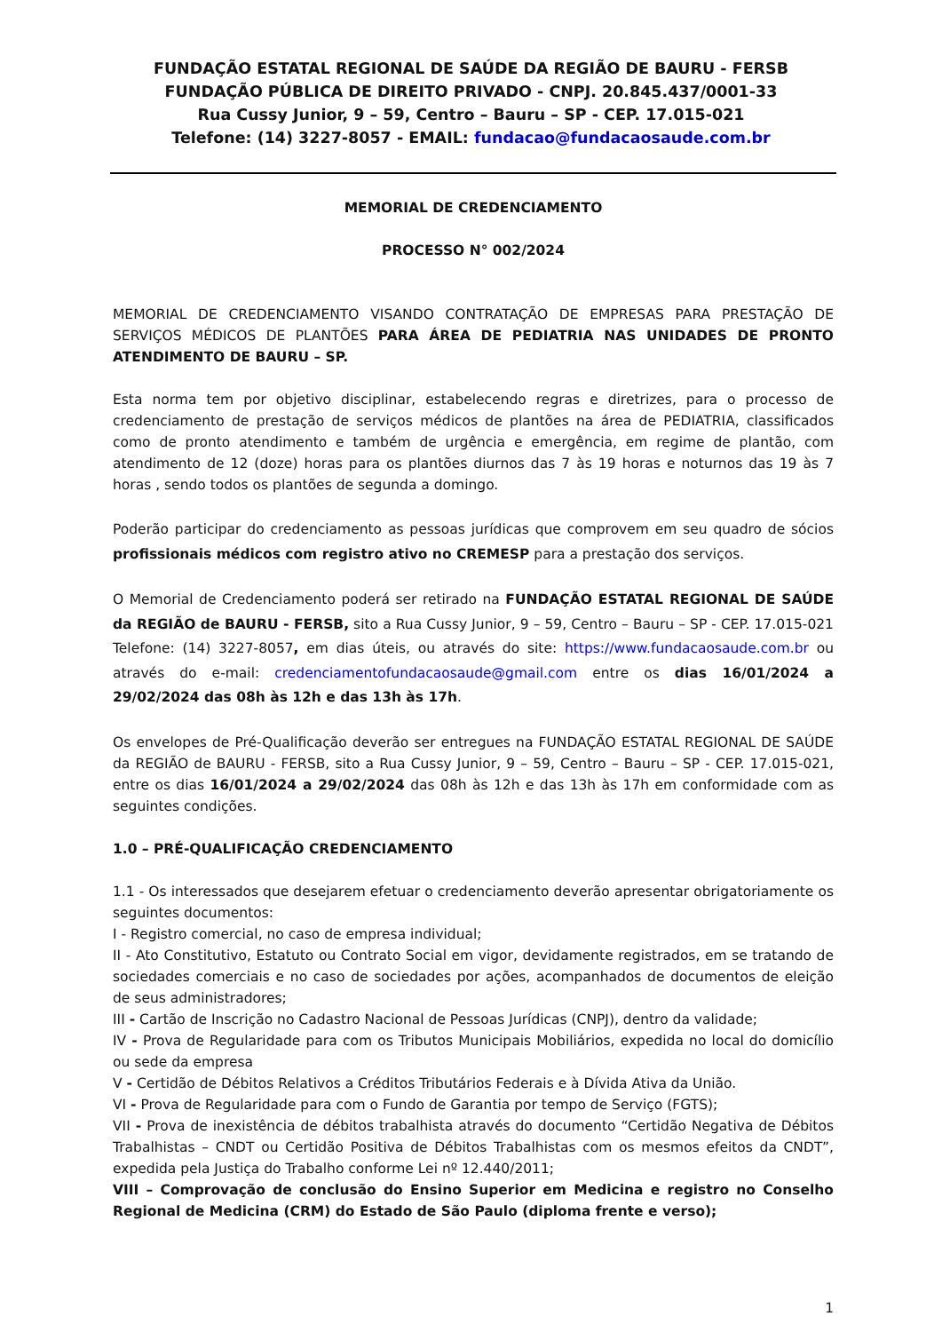FUNDAÇÃO ESTATAL REGIONAL DE SAÚDE DA REGIÃO DE BAURU - FERSB
FUNDAÇÃO PÚBLICA DE DIREITO PRIVADO - CNPJ. 20.845.437/0001-33
Rua Cussy Junior, 9 – 59, Centro – Bauru – SP - CEP. 17.015-021
Telefone: (14) 3227-8057 - EMAIL: fundacao@fundacaosaude.com.br
MEMORIAL DE CREDENCIAMENTO
PROCESSO N° 002/2024
MEMORIAL DE CREDENCIAMENTO VISANDO CONTRATAÇÃO DE EMPRESAS PARA PRESTAÇÃO DE SERVIÇOS MÉDICOS DE PLANTÕES PARA ÁREA DE PEDIATRIA NAS UNIDADES DE PRONTO ATENDIMENTO DE BAURU – SP.
Esta norma tem por objetivo disciplinar, estabelecendo regras e diretrizes, para o processo de credenciamento de prestação de serviços médicos de plantões na área de PEDIATRIA, classificados como de pronto atendimento e também de urgência e emergência, em regime de plantão, com atendimento de 12 (doze) horas para os plantões diurnos das 7 às 19 horas e noturnos das 19 às 7 horas , sendo todos os plantões de segunda a domingo.
Poderão participar do credenciamento as pessoas jurídicas que comprovem em seu quadro de sócios profissionais médicos com registro ativo no CREMESP para a prestação dos serviços.
O Memorial de Credenciamento poderá ser retirado na FUNDAÇÃO ESTATAL REGIONAL DE SAÚDE da REGIÃO de BAURU - FERSB, sito a Rua Cussy Junior, 9 – 59, Centro – Bauru – SP - CEP. 17.015-021 Telefone: (14) 3227-8057, em dias úteis, ou através do site: https://www.fundacaosaude.com.br ou através do e-mail: credenciamentofundacaosaude@gmail.com entre os dias 16/01/2024 a 29/02/2024 das 08h às 12h e das 13h às 17h.
Os envelopes de Pré-Qualificação deverão ser entregues na FUNDAÇÃO ESTATAL REGIONAL DE SAÚDE da REGIÃO de BAURU - FERSB, sito a Rua Cussy Junior, 9 – 59, Centro – Bauru – SP - CEP. 17.015-021, entre os dias 16/01/2024 a 29/02/2024 das 08h às 12h e das 13h às 17h em conformidade com as seguintes condições.
1.0 – PRÉ-QUALIFICAÇÃO CREDENCIAMENTO
1.1 - Os interessados que desejarem efetuar o credenciamento deverão apresentar obrigatoriamente os seguintes documentos:
I - Registro comercial, no caso de empresa individual;
II - Ato Constitutivo, Estatuto ou Contrato Social em vigor, devidamente registrados, em se tratando de sociedades comerciais e no caso de sociedades por ações, acompanhados de documentos de eleição de seus administradores;
III - Cartão de Inscrição no Cadastro Nacional de Pessoas Jurídicas (CNPJ), dentro da validade;
IV - Prova de Regularidade para com os Tributos Municipais Mobiliários, expedida no local do domicílio ou sede da empresa
V - Certidão de Débitos Relativos a Créditos Tributários Federais e à Dívida Ativa da União.
VI - Prova de Regularidade para com o Fundo de Garantia por tempo de Serviço (FGTS);
VII - Prova de inexistência de débitos trabalhista através do documento “Certidão Negativa de Débitos Trabalhistas – CNDT ou Certidão Positiva de Débitos Trabalhistas com os mesmos efeitos da CNDT”, expedida pela Justiça do Trabalho conforme Lei nº 12.440/2011;
VIII – Comprovação de conclusão do Ensino Superior em Medicina e registro no Conselho Regional de Medicina (CRM) do Estado de São Paulo (diploma frente e verso);
1